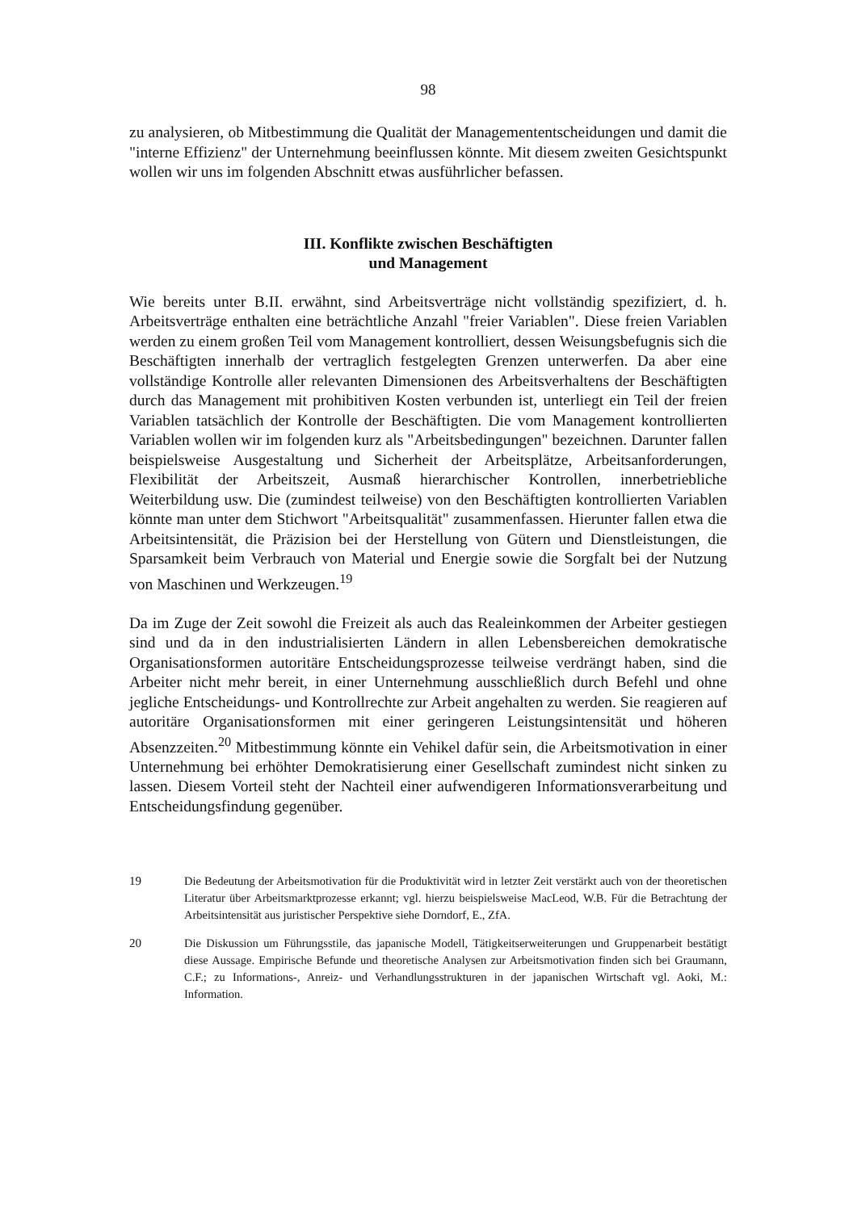98
zu analysieren, ob Mitbestimmung die Qualität der Managemententscheidungen und damit die "interne Effizienz" der Unternehmung beeinflussen könnte. Mit diesem zweiten Gesichtspunkt wollen wir uns im folgenden Abschnitt etwas ausführlicher befassen.
III. Konflikte zwischen Beschäftigten
und Management
Wie bereits unter B.II. erwähnt, sind Arbeitsverträge nicht vollständig spezifiziert, d. h. Arbeitsverträge enthalten eine beträchtliche Anzahl "freier Variablen". Diese freien Variablen werden zu einem großen Teil vom Management kontrolliert, dessen Weisungsbefugnis sich die Beschäftigten innerhalb der vertraglich festgelegten Grenzen unterwerfen. Da aber eine vollständige Kontrolle aller relevanten Dimensionen des Arbeitsverhaltens der Beschäftigten durch das Management mit prohibitiven Kosten verbunden ist, unterliegt ein Teil der freien Variablen tatsächlich der Kontrolle der Beschäftigten. Die vom Management kontrollierten Variablen wollen wir im folgenden kurz als "Arbeitsbedingungen" bezeichnen. Darunter fallen beispielsweise Ausgestaltung und Sicherheit der Arbeitsplätze, Arbeitsanforderungen, Flexibilität der Arbeitszeit, Ausmaß hierarchischer Kontrollen, innerbetriebliche Weiterbildung usw. Die (zumindest teilweise) von den Beschäftigten kontrollierten Variablen könnte man unter dem Stichwort "Arbeitsqualität" zusammenfassen. Hierunter fallen etwa die Arbeitsintensität, die Präzision bei der Herstellung von Gütern und Dienstleistungen, die Sparsamkeit beim Verbrauch von Material und Energie sowie die Sorgfalt bei der Nutzung von Maschinen und Werkzeugen.<sup>19</sup>
Da im Zuge der Zeit sowohl die Freizeit als auch das Realeinkommen der Arbeiter gestiegen sind und da in den industrialisierten Ländern in allen Lebensbereichen demokratische Organisationsformen autoritäre Entscheidungsprozesse teilweise verdrängt haben, sind die Arbeiter nicht mehr bereit, in einer Unternehmung ausschließlich durch Befehl und ohne jegliche Entscheidungs- und Kontrollrechte zur Arbeit angehalten zu werden. Sie reagieren auf autoritäre Organisationsformen mit einer geringeren Leistungsintensität und höheren Absenzzeiten.<sup>20</sup> Mitbestimmung könnte ein Vehikel dafür sein, die Arbeitsmotivation in einer Unternehmung bei erhöhter Demokratisierung einer Gesellschaft zumindest nicht sinken zu lassen. Diesem Vorteil steht der Nachteil einer aufwendigeren Informationsverarbeitung und Entscheidungsfindung gegenüber.
19 Die Bedeutung der Arbeitsmotivation für die Produktivität wird in letzter Zeit verstärkt auch von der theoretischen Literatur über Arbeitsmarktprozesse erkannt; vgl. hierzu beispielsweise MacLeod, W.B. Für die Betrachtung der Arbeitsintensität aus juristischer Perspektive siehe Dorndorf, E., ZfA.
20 Die Diskussion um Führungsstile, das japanische Modell, Tätigkeitserweiterungen und Gruppenarbeit bestätigt diese Aussage. Empirische Befunde und theoretische Analysen zur Arbeitsmotivation finden sich bei Graumann, C.F.; zu Informations-, Anreiz- und Verhandlungsstrukturen in der japanischen Wirtschaft vgl. Aoki, M.: Information.